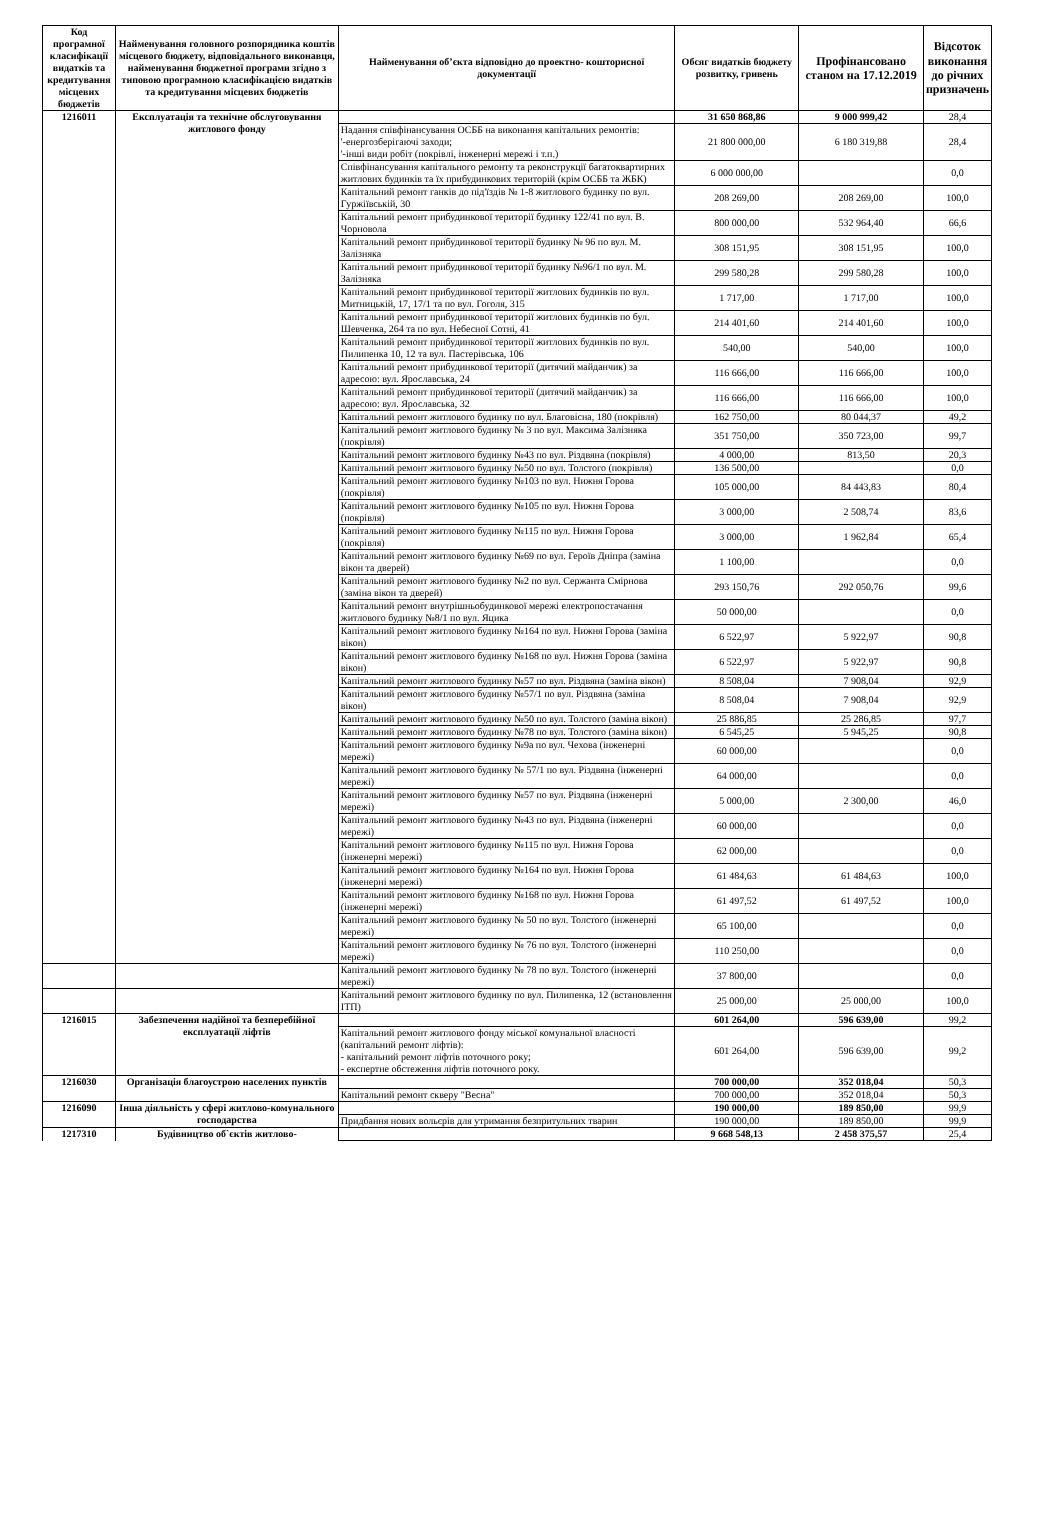| Код програмної класифікації видатків та кредитування місцевих бюджетів | Найменування головного розпорядника коштів місцевого бюджету, відповідального виконавця, найменування бюджетної програми згідно з типовою програмною класифікацією видатків та кредитування місцевих бюджетів | Найменування об’єкта відповідно до проектно- кошторисної документації | Обсяг видатків бюджету розвитку, гривень | Профінансовано станом на 17.12.2019 | Відсоток виконання до річних призначень |
| --- | --- | --- | --- | --- | --- |
| 1216011 | Експлуатація та технічне обслуговування житлового фонду | | 31 650 868,86 | 9 000 999,42 | 28,4 |
| | | Надання співфінансування ОСББ на виконання капітальних ремонтів: '-енергозберігаючі заходи; '-інші види робіт (покрівлі, інженерні мережі і т.п.) | 21 800 000,00 | 6 180 319,88 | 28,4 |
| | | Співфінансування капітального ремонту та реконструкції багатоквартирних житлових будинків та їх прибудинкових територій (крім ОСББ та ЖБК) | 6 000 000,00 | | 0,0 |
| | | Капітальний ремонт ганків до під'їздів № 1-8 житлового будинку по вул. Гуржіївській, 30 | 208 269,00 | 208 269,00 | 100,0 |
| | | Капітальний ремонт прибудинкової території будинку 122/41 по вул. В. Чорновола | 800 000,00 | 532 964,40 | 66,6 |
| | | Капітальний ремонт прибудинкової території будинку № 96 по вул. М. Залізняка | 308 151,95 | 308 151,95 | 100,0 |
| | | Капітальний ремонт прибудинкової території будинку №96/1 по вул. М. Залізняка | 299 580,28 | 299 580,28 | 100,0 |
| | | Капітальний ремонт прибудинкової території житлових будинків по вул. Митницькій, 17, 17/1 та по вул. Гоголя, 315 | 1 717,00 | 1 717,00 | 100,0 |
| | | Капітальний ремонт прибудинкової території житлових будинків по бул. Шевченка, 264 та по вул. Небесної Сотні, 41 | 214 401,60 | 214 401,60 | 100,0 |
| | | Капітальний ремонт прибудинкової території житлових будинків по вул. Пилипенка 10, 12 та вул. Пастерівська, 106 | 540,00 | 540,00 | 100,0 |
| | | Капітальний ремонт прибудинкової території (дитячий майданчик) за адресою: вул. Ярославська, 24 | 116 666,00 | 116 666,00 | 100,0 |
| | | Капітальний ремонт прибудинкової території (дитячий майданчик) за адресою: вул. Ярославська, 32 | 116 666,00 | 116 666,00 | 100,0 |
| | | Капітальний ремонт житлового будинку по вул. Благовісна, 180 (покрівля) | 162 750,00 | 80 044,37 | 49,2 |
| | | Капітальний ремонт житлового будинку № 3 по вул. Максима Залізняка (покрівля) | 351 750,00 | 350 723,00 | 99,7 |
| | | Капітальний ремонт житлового будинку №43 по вул. Різдвяна (покрівля) | 4 000,00 | 813,50 | 20,3 |
| | | Капітальний ремонт житлового будинку №50 по вул. Толстого (покрівля) | 136 500,00 | | 0,0 |
| | | Капітальний ремонт житлового будинку №103 по вул. Нижня Горова (покрівля) | 105 000,00 | 84 443,83 | 80,4 |
| | | Капітальний ремонт житлового будинку №105 по вул. Нижня Горова (покрівля) | 3 000,00 | 2 508,74 | 83,6 |
| | | Капітальний ремонт житлового будинку №115 по вул. Нижня Горова (покрівля) | 3 000,00 | 1 962,84 | 65,4 |
| | | Капітальний ремонт житлового будинку №69 по вул. Героїв Дніпра (заміна вікон та дверей) | 1 100,00 | | 0,0 |
| | | Капітальний ремонт житлового будинку №2 по вул. Сержанта Смірнова (заміна вікон та дверей) | 293 150,76 | 292 050,76 | 99,6 |
| | | Капітальний ремонт внутрішньобудинкової мережі електропостачання житлового будинку №8/1 по вул. Яцика | 50 000,00 | | 0,0 |
| | | Капітальний ремонт житлового будинку №164 по вул. Нижня Горова (заміна вікон) | 6 522,97 | 5 922,97 | 90,8 |
| | | Капітальний ремонт житлового будинку №168 по вул. Нижня Горова (заміна вікон) | 6 522,97 | 5 922,97 | 90,8 |
| | | Капітальний ремонт житлового будинку №57 по вул. Різдвяна (заміна вікон) | 8 508,04 | 7 908,04 | 92,9 |
| | | Капітальний ремонт житлового будинку №57/1 по вул. Різдвяна (заміна вікон) | 8 508,04 | 7 908,04 | 92,9 |
| | | Капітальний ремонт житлового будинку №50 по вул. Толстого (заміна вікон) | 25 886,85 | 25 286,85 | 97,7 |
| | | Капітальний ремонт житлового будинку №78 по вул. Толстого (заміна вікон) | 6 545,25 | 5 945,25 | 90,8 |
| | | Капітальний ремонт житлового будинку №9а по вул. Чехова (інженерні мережі) | 60 000,00 | | 0,0 |
| | | Капітальний ремонт житлового будинку № 57/1 по вул. Різдвяна (інженерні мережі) | 64 000,00 | | 0,0 |
| | | Капітальний ремонт житлового будинку №57 по вул. Різдвяна (інженерні мережі) | 5 000,00 | 2 300,00 | 46,0 |
| | | Капітальний ремонт житлового будинку №43 по вул. Різдвяна (інженерні мережі) | 60 000,00 | | 0,0 |
| | | Капітальний ремонт житлового будинку №115 по вул. Нижня Горова (інженерні мережі) | 62 000,00 | | 0,0 |
| | | Капітальний ремонт житлового будинку №164 по вул. Нижня Горова (інженерні мережі) | 61 484,63 | 61 484,63 | 100,0 |
| | | Капітальний ремонт житлового будинку №168 по вул. Нижня Горова (інженерні мережі) | 61 497,52 | 61 497,52 | 100,0 |
| | | Капітальний ремонт житлового будинку № 50 по вул. Толстого (інженерні мережі) | 65 100,00 | | 0,0 |
| | | Капітальний ремонт житлового будинку № 76 по вул. Толстого (інженерні мережі) | 110 250,00 | | 0,0 |
| | | Капітальний ремонт житлового будинку № 78 по вул. Толстого (інженерні мережі) | 37 800,00 | | 0,0 |
| | | Капітальний ремонт житлового будинку по вул. Пилипенка, 12 (встановлення ІТП) | 25 000,00 | 25 000,00 | 100,0 |
| 1216015 | Забезпечення надійної та безперебійної експлуатації ліфтів | | 601 264,00 | 596 639,00 | 99,2 |
| | | Капітальний ремонт житлового фонду міської комунальної власності (капітальний ремонт ліфтів): - капітальний ремонт ліфтів поточного року; - експертне обстеження ліфтів поточного року. | 601 264,00 | 596 639,00 | 99,2 |
| 1216030 | Організація благоустрою населених пунктів | | 700 000,00 | 352 018,04 | 50,3 |
| | | Капітальний ремонт скверу "Весна" | 700 000,00 | 352 018,04 | 50,3 |
| 1216090 | Інша діяльність у сфері житлово-комунального господарства | | 190 000,00 | 189 850,00 | 99,9 |
| | | Придбання нових вольєрів для утримання безпритульних тварин | 190 000,00 | 189 850,00 | 99,9 |
| 1217310 | Будівництво об`єктів житлово- | | 9 668 548,13 | 2 458 375,57 | 25,4 |